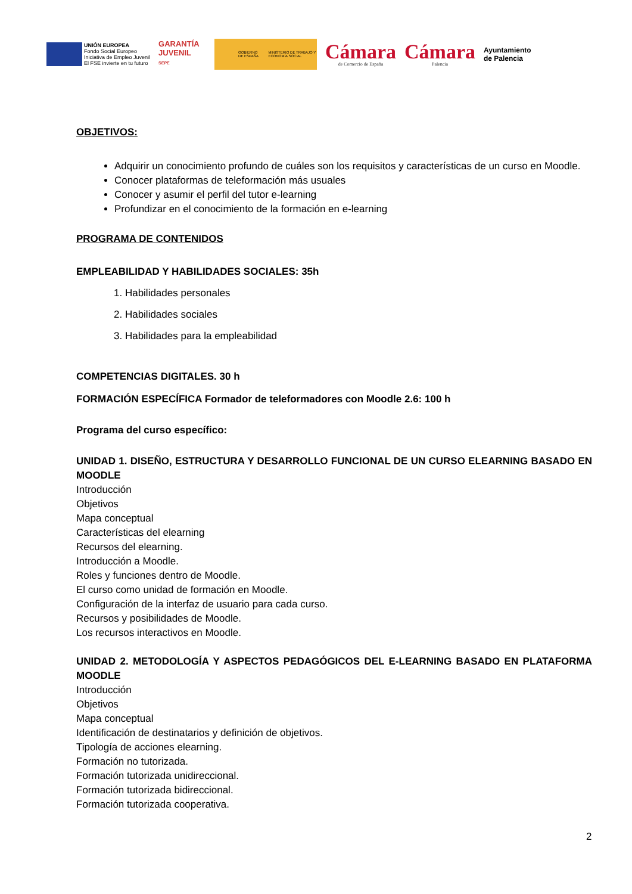UNIÓN EUROPEA
Fondo Social Europeo
Iniciativa de Empleo Juvenil
El FSE invierte en tu futuro
GARANTÍA JUVENIL
SEPE
GOBIERNO DE ESPAÑA MINISTERIO DE TRABAJO Y ECONOMÍA SOCIAL
Cámara
de Comercio de España
Cámara
Palencia
Ayuntamiento
de Palencia
OBJETIVOS:
Adquirir un conocimiento profundo de cuáles son los requisitos y características de un curso en Moodle.
Conocer plataformas de teleformación más usuales
Conocer y asumir el perfil del tutor e-learning
Profundizar en el conocimiento de la formación en e-learning
PROGRAMA DE CONTENIDOS
EMPLEABILIDAD Y HABILIDADES SOCIALES: 35h
1. Habilidades personales
2. Habilidades sociales
3. Habilidades para la empleabilidad
COMPETENCIAS DIGITALES. 30 h
FORMACIÓN ESPECÍFICA Formador de teleformadores con Moodle 2.6: 100 h
Programa del curso específico:
UNIDAD 1. DISEÑO, ESTRUCTURA Y DESARROLLO FUNCIONAL DE UN CURSO ELEARNING BASADO EN MOODLE
Introducción
Objetivos
Mapa conceptual
Características del elearning
Recursos del elearning.
Introducción a Moodle.
Roles y funciones dentro de Moodle.
El curso como unidad de formación en Moodle.
Configuración de la interfaz de usuario para cada curso.
Recursos y posibilidades de Moodle.
Los recursos interactivos en Moodle.
UNIDAD 2. METODOLOGÍA Y ASPECTOS PEDAGÓGICOS DEL E-LEARNING BASADO EN PLATAFORMA MOODLE
Introducción
Objetivos
Mapa conceptual
Identificación de destinatarios y definición de objetivos.
Tipología de acciones elearning.
Formación no tutorizada.
Formación tutorizada unidireccional.
Formación tutorizada bidireccional.
Formación tutorizada cooperativa.
2